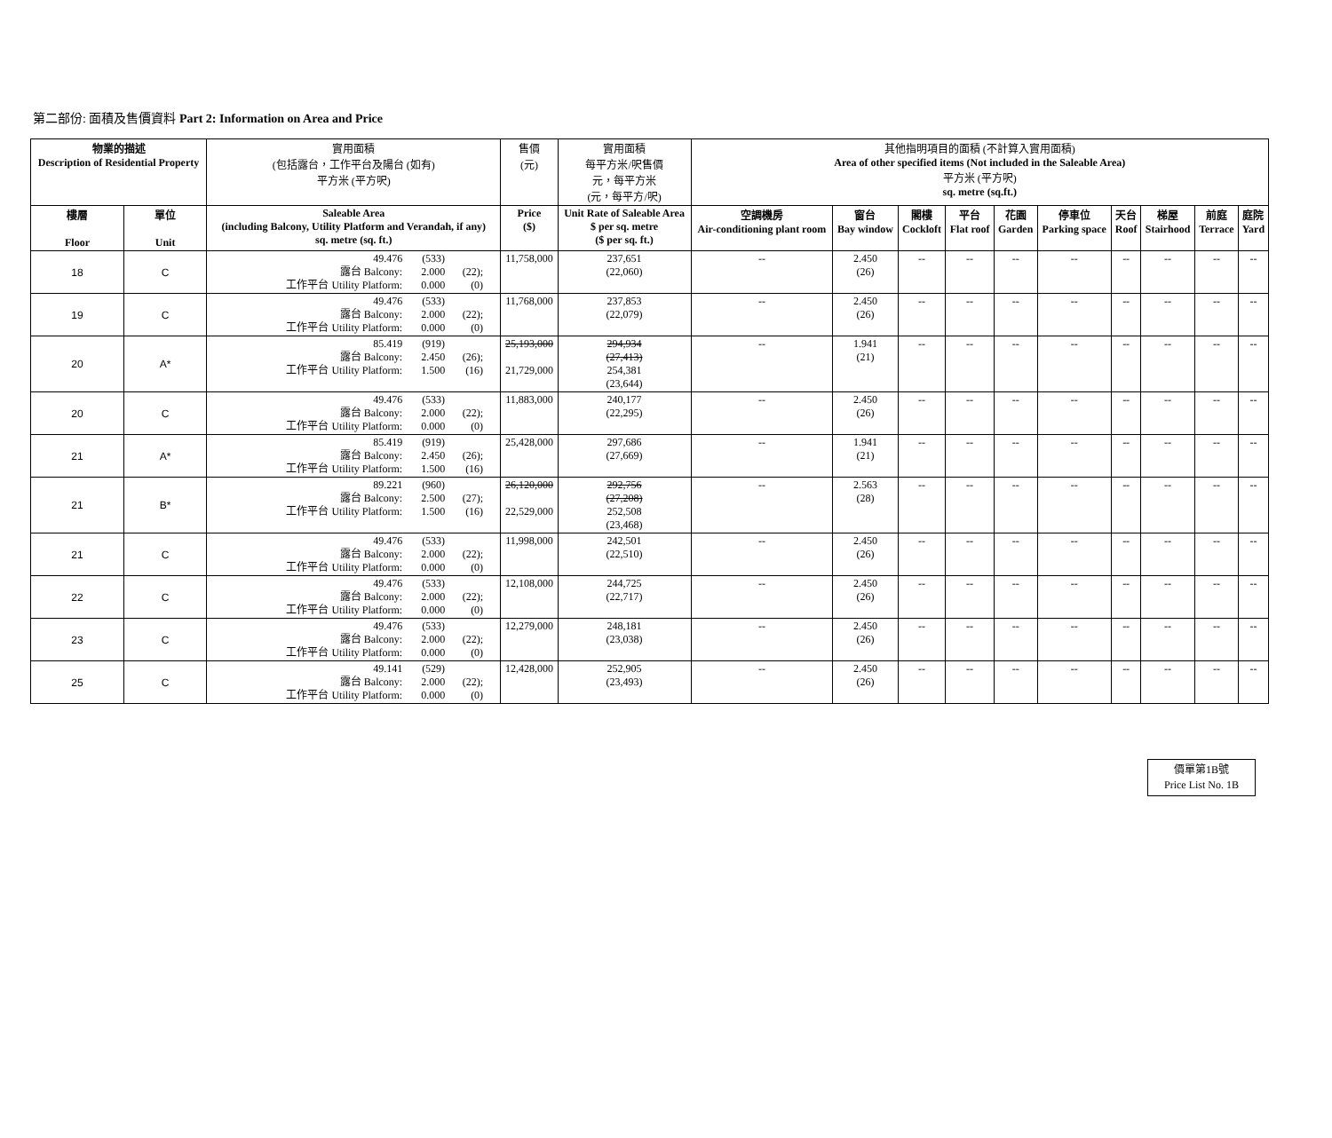第二部份: 面積及售價資料 Part 2: Information on Area and Price
| 物業的描述 Description of Residential Property | | 實用面積 (包括露台，工作平台及陽台 (如有) 平方米 (平方呎) | 售價 (元) | 實用面積 每平方米/呎售價 元，每平方米 (元，每平方/呎) | 其他指明項目的面積 (不計算入實用面積) Area of other specified items (Not included in the Saleable Area) 平方米 (平方呎) sq. metre (sq.ft.) | | | | | | | | | |
| --- | --- | --- | --- | --- | --- | --- | --- | --- | --- | --- | --- | --- | --- | --- |
| 樓層 Floor | 單位 Unit | Saleable Area (including Balcony, Utility Platform and Verandah, if any) sq. metre (sq. ft.) | Price ($) | Unit Rate of Saleable Area $ per sq. metre ($ per sq. ft.) | 空調機房 Air-conditioning plant room | 窗台 Bay window | 閣樓 Cockloft | 平台 Flat roof | 花園 Garden | 停車位 Parking space | 天台 Roof | 梯屋 Stairhood | 前庭 Terrace | 庭院 Yard |
| 18 | C | 49.476 (533) 露台 Balcony: 2.000 (22); 工作平台 Utility Platform: 0.000 (0) | 11,758,000 | 237,651 (22,060) | -- | 2.450 (26) | -- | -- | -- | -- | -- | -- | -- | -- |
| 19 | C | 49.476 (533) 露台 Balcony: 2.000 (22); 工作平台 Utility Platform: 0.000 (0) | 11,768,000 | 237,853 (22,079) | -- | 2.450 (26) | -- | -- | -- | -- | -- | -- | -- | -- |
| 20 | A* | 85.419 (919) 露台 Balcony: 2.450 (26); 工作平台 Utility Platform: 1.500 (16) | 25,193,000 21,729,000 | 294,934 (27,413) 254,381 (23,644) | -- | 1.941 (21) | -- | -- | -- | -- | -- | -- | -- | -- |
| 20 | C | 49.476 (533) 露台 Balcony: 2.000 (22); 工作平台 Utility Platform: 0.000 (0) | 11,883,000 | 240,177 (22,295) | -- | 2.450 (26) | -- | -- | -- | -- | -- | -- | -- | -- |
| 21 | A* | 85.419 (919) 露台 Balcony: 2.450 (26); 工作平台 Utility Platform: 1.500 (16) | 25,428,000 | 297,686 (27,669) | -- | 1.941 (21) | -- | -- | -- | -- | -- | -- | -- | -- |
| 21 | B* | 89.221 (960) 露台 Balcony: 2.500 (27); 工作平台 Utility Platform: 1.500 (16) | 26,120,000 22,529,000 | 292,756 (27,208) 252,508 (23,468) | -- | 2.563 (28) | -- | -- | -- | -- | -- | -- | -- | -- |
| 21 | C | 49.476 (533) 露台 Balcony: 2.000 (22); 工作平台 Utility Platform: 0.000 (0) | 11,998,000 | 242,501 (22,510) | -- | 2.450 (26) | -- | -- | -- | -- | -- | -- | -- | -- |
| 22 | C | 49.476 (533) 露台 Balcony: 2.000 (22); 工作平台 Utility Platform: 0.000 (0) | 12,108,000 | 244,725 (22,717) | -- | 2.450 (26) | -- | -- | -- | -- | -- | -- | -- | -- |
| 23 | C | 49.476 (533) 露台 Balcony: 2.000 (22); 工作平台 Utility Platform: 0.000 (0) | 12,279,000 | 248,181 (23,038) | -- | 2.450 (26) | -- | -- | -- | -- | -- | -- | -- | -- |
| 25 | C | 49.141 (529) 露台 Balcony: 2.000 (22); 工作平台 Utility Platform: 0.000 (0) | 12,428,000 | 252,905 (23,493) | -- | 2.450 (26) | -- | -- | -- | -- | -- | -- | -- | -- |
價單第1B號
Price List No. 1B